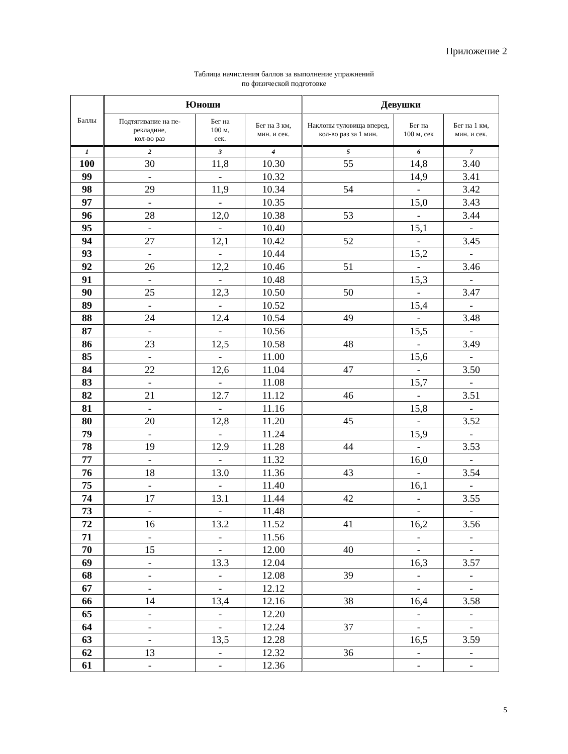Приложение 2
Таблица начисления баллов за выполнение упражнений
по физической подготовке
| Баллы | Юноши | | | Девушки | | |
| --- | --- | --- | --- | --- | --- | --- |
| | Подтягивание на пе-рекладине, кол-во раз | Бег на 100 м, сек. | Бег на 3 км, мин. и сек. | Наклоны туловища вперед, кол-во раз за 1 мин. | Бег на 100 м, сек | Бег на 1 км, мин. и сек. |
| 1 | 2 | 3 | 4 | 5 | 6 | 7 |
| 100 | 30 | 11,8 | 10.30 | 55 | 14,8 | 3.40 |
| 99 | - | - | 10.32 | | 14,9 | 3.41 |
| 98 | 29 | 11,9 | 10.34 | 54 | - | 3.42 |
| 97 | - | - | 10.35 | | 15,0 | 3.43 |
| 96 | 28 | 12,0 | 10.38 | 53 | - | 3.44 |
| 95 | - | - | 10.40 | | 15,1 | - |
| 94 | 27 | 12,1 | 10.42 | 52 | - | 3.45 |
| 93 | - | - | 10.44 | | 15,2 | - |
| 92 | 26 | 12,2 | 10.46 | 51 | - | 3.46 |
| 91 | - | - | 10.48 | | 15,3 | - |
| 90 | 25 | 12,3 | 10.50 | 50 | - | 3.47 |
| 89 | - | - | 10.52 | | 15,4 | - |
| 88 | 24 | 12.4 | 10.54 | 49 | - | 3.48 |
| 87 | - | - | 10.56 | | 15,5 | - |
| 86 | 23 | 12,5 | 10.58 | 48 | - | 3.49 |
| 85 | - | - | 11.00 | | 15,6 | - |
| 84 | 22 | 12,6 | 11.04 | 47 | - | 3.50 |
| 83 | - | - | 11.08 | | 15,7 | - |
| 82 | 21 | 12.7 | 11.12 | 46 | - | 3.51 |
| 81 | - | - | 11.16 | | 15,8 | - |
| 80 | 20 | 12,8 | 11.20 | 45 | - | 3.52 |
| 79 | - | - | 11.24 | | 15,9 | - |
| 78 | 19 | 12.9 | 11.28 | 44 | - | 3.53 |
| 77 | - | - | 11.32 | | 16,0 | - |
| 76 | 18 | 13.0 | 11.36 | 43 | - | 3.54 |
| 75 | - | - | 11.40 | | 16,1 | - |
| 74 | 17 | 13.1 | 11.44 | 42 | - | 3.55 |
| 73 | - | - | 11.48 | | - | - |
| 72 | 16 | 13.2 | 11.52 | 41 | 16,2 | 3.56 |
| 71 | - | - | 11.56 | | - | - |
| 70 | 15 | - | 12.00 | 40 | - | - |
| 69 | - | 13.3 | 12.04 | | 16,3 | 3.57 |
| 68 | - | - | 12.08 | 39 | - | - |
| 67 | - | - | 12.12 | | - | - |
| 66 | 14 | 13,4 | 12.16 | 38 | 16,4 | 3.58 |
| 65 | - | - | 12.20 | | - | - |
| 64 | - | - | 12.24 | 37 | - | - |
| 63 | - | 13,5 | 12.28 | | 16,5 | 3.59 |
| 62 | 13 | - | 12.32 | 36 | - | - |
| 61 | - | - | 12.36 | | - | - |
5